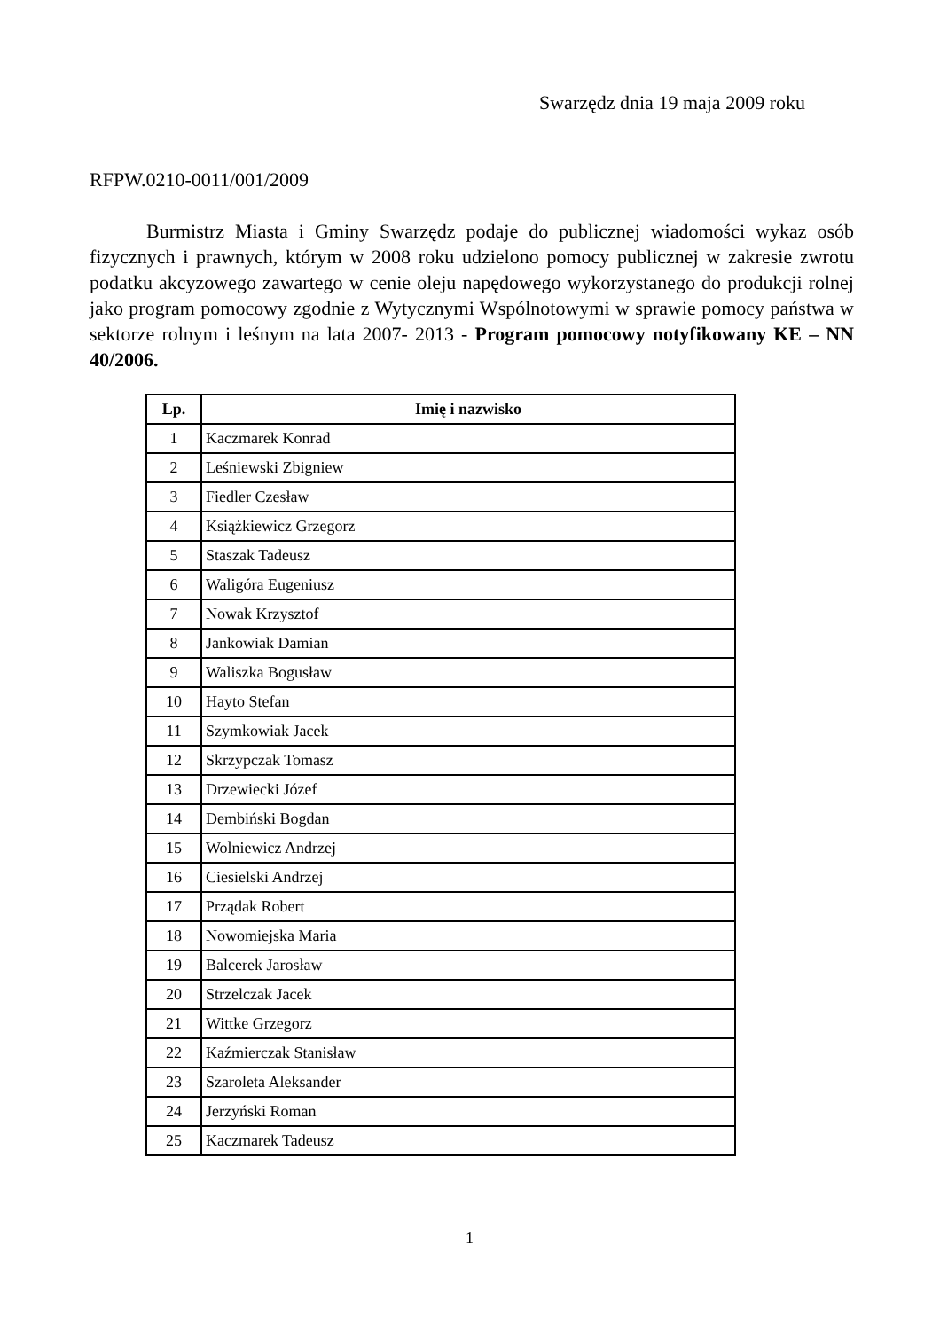Swarzędz dnia 19 maja 2009 roku
RFPW.0210-0011/001/2009
Burmistrz Miasta i Gminy Swarzędz podaje do publicznej wiadomości wykaz osób fizycznych i prawnych, którym w 2008 roku udzielono pomocy publicznej w zakresie zwrotu podatku akcyzowego zawartego w cenie oleju napędowego wykorzystanego do produkcji rolnej jako program pomocowy zgodnie z Wytycznymi Wspólnotowymi w sprawie pomocy państwa w sektorze rolnym i leśnym na lata 2007- 2013 - Program pomocowy notyfikowany KE – NN 40/2006.
| Lp. | Imię i nazwisko |
| --- | --- |
| 1 | Kaczmarek Konrad |
| 2 | Leśniewski Zbigniew |
| 3 | Fiedler Czesław |
| 4 | Książkiewicz Grzegorz |
| 5 | Staszak Tadeusz |
| 6 | Waligóra Eugeniusz |
| 7 | Nowak Krzysztof |
| 8 | Jankowiak Damian |
| 9 | Waliszka Bogusław |
| 10 | Hayto Stefan |
| 11 | Szymkowiak Jacek |
| 12 | Skrzypczak Tomasz |
| 13 | Drzewiecki Józef |
| 14 | Dembiński Bogdan |
| 15 | Wolniewicz Andrzej |
| 16 | Ciesielski Andrzej |
| 17 | Prządak Robert |
| 18 | Nowomiejska Maria |
| 19 | Balcerek Jarosław |
| 20 | Strzelczak Jacek |
| 21 | Wittke Grzegorz |
| 22 | Kaźmierczak Stanisław |
| 23 | Szaroleta Aleksander |
| 24 | Jerzyński Roman |
| 25 | Kaczmarek Tadeusz |
1